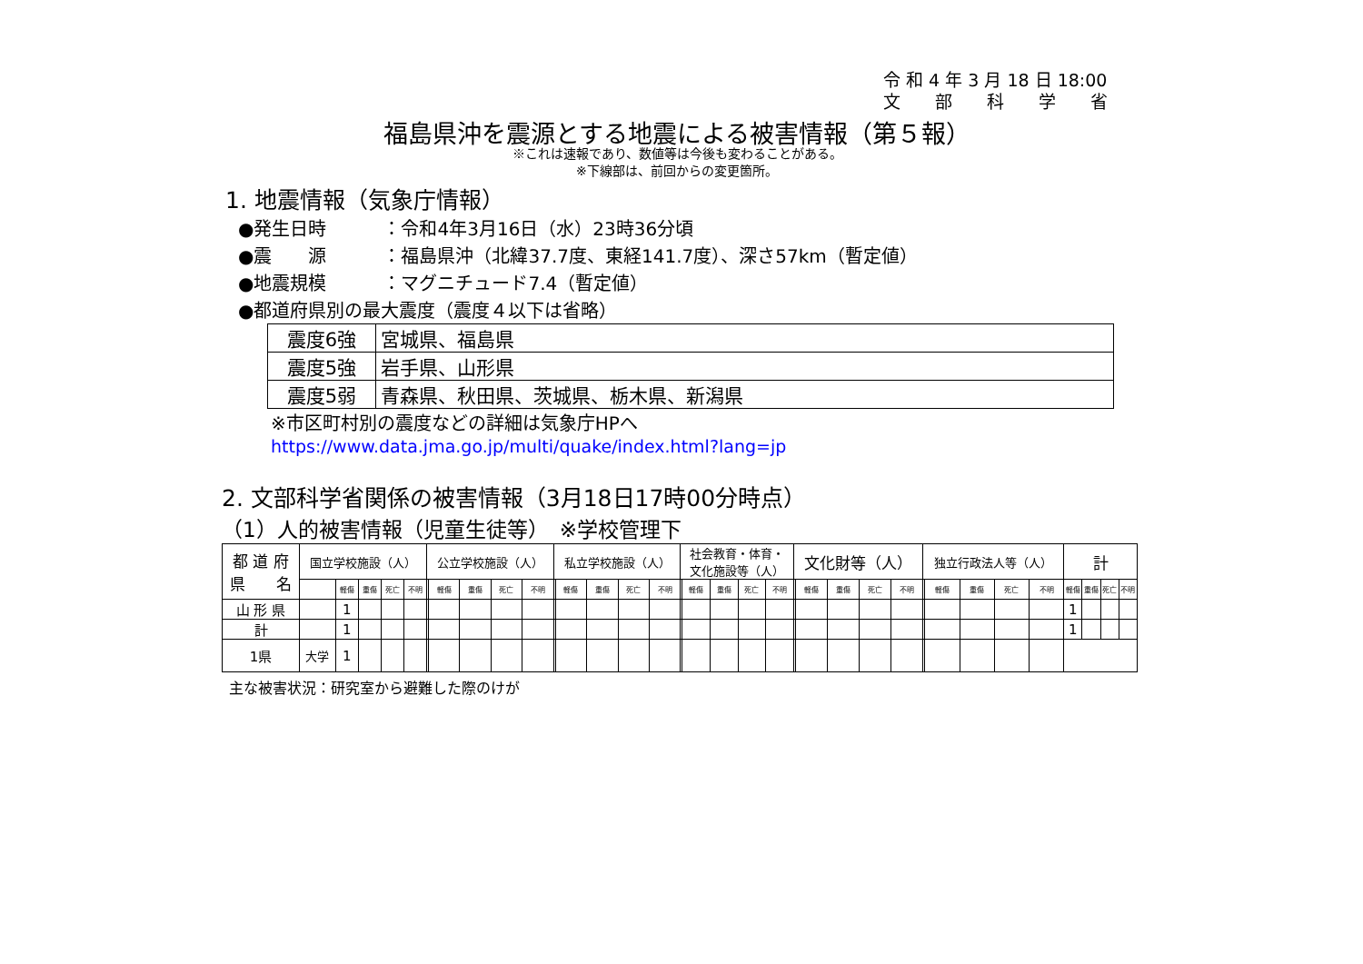令 和 4 年 3 月 18 日 18:00
文　　部　　科　　学　　省
福島県沖を震源とする地震による被害情報（第５報）
※これは速報であり、数値等は今後も変わることがある。
※下線部は、前回からの変更箇所。
1. 地震情報（気象庁情報）
● 発生日時 ：令和4年3月16日（水）23時36分頃
● 震　　源 ：福島県沖（北緯37.7度、東経141.7度）、深さ57km（暫定値）
● 地震規模 ：マグニチュード7.4（暫定値）
●都道府県別の最大震度（震度４以下は省略）
| 震度6強 | 宮城県、福島県 |
| 震度5強 | 岩手県、山形県 |
| 震度5弱 | 青森県、秋田県、茨城県、栃木県、新潟県 |
※市区町村別の震度などの詳細は気象庁HPへ
https://www.data.jma.go.jp/multi/quake/index.html?lang=jp
2. 文部科学省関係の被害情報（3月18日17時00分時点）
（1）人的被害情報（児童生徒等）　※学校管理下
| 都 道 府 県 名 | 国立学校施設（人） | | | | | 公立学校施設（人） | | | | | 私立学校施設（人） | | | | | 社会教育・体育・ 文化施設等（人） | | | | | 文化財等（人） | | | | | 独立行政法人等（人） | | | | | 計 | | | |
| --- | --- | --- | --- | --- | --- | --- | --- | --- | --- | --- | --- | --- | --- | --- | --- | --- | --- | --- | --- | --- | --- | --- | --- | --- | --- | --- | --- | --- | --- | --- | --- | --- | --- | --- |
| | | 軽傷 | 重傷 | 死亡 | 不明 | | 軽傷 | 重傷 | 死亡 | 不明 | | 軽傷 | 重傷 | 死亡 | 不明 | | 軽傷 | 重傷 | 死亡 | 不明 | | 軽傷 | 重傷 | 死亡 | 不明 | | 軽傷 | 重傷 | 死亡 | 不明 | 軽傷 | 重傷 | 死亡 | 不明 |
| 山 形 県 | | 1 | | | | | | | | | | | | | | | | | | | | | | | | | | | | | 1 | | | |
| 計 | | 1 | | | | | | | | | | | | | | | | | | | | | | | | | | | | | 1 | | | |
| 1県 | 大学 | 1 | | | | | | | | | | | | | | | | | | | | | | | | | | | | | | | | |
主な被害状況：研究室から避難した際のけが